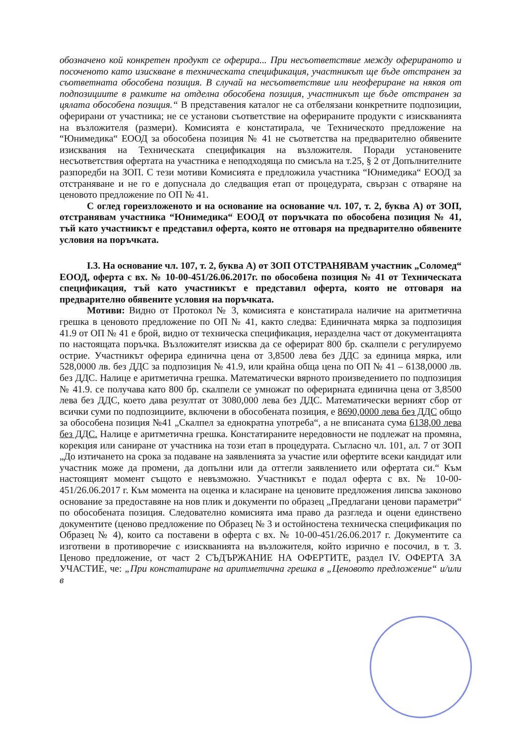обозначено кой конкретен продукт се оферира... При несъответствие между оферираното и посоченото като изискване в техническата спецификация, участникът ще бъде отстранен за съответната обособена позиция. В случай на несъответствие или неофериране на някоя от подпозициите в рамките на отделна обособена позиция, участникът ще бъде отстранен за цялата обособена позиция.“ В представения каталог не са отбелязани конкретните подпозиции, оферирани от участника; не се установи съответствие на оферираните продукти с изискванията на възложителя (размери). Комисията е констатирала, че Техническото предложение на “Юнимедика“ ЕООД за обособена позиция № 41 не съответства на предварително обявените изисквания на Техническата спецификация на възложителя. Поради установените несъответствия офертата на участника е неподходяща по смисъла на т.25, § 2 от Допълнителните разпоредби на ЗОП. С тези мотиви Комисията е предложила участника “Юнимедика“ ЕООД за отстраняване и не го е допуснала до следващия етап от процедурата, свързан с отваряне на ценовото предложение по ОП № 41.
С оглед гореизложеното и на основание на основание чл. 107, т. 2, буква А) от ЗОП, отстранявам участника “Юнимедика“ ЕООД от поръчката по обособена позиция № 41, тъй като участникът е представил оферта, която не отговаря на предварително обявените условия на поръчката.
I.3. На основание чл. 107, т. 2, буква А) от ЗОП ОТСТРАНЯВАМ участник „Соломед“ ЕООД, оферта с вх. № 10-00-451/26.06.2017г. по обособена позиция № 41 от Техническата спецификация, тъй като участникът е представил оферта, която не отговаря на предварително обявените условия на поръчката.
Мотиви: Видно от Протокол № 3, комисията е констатирала наличие на аритметична грешка в ценовото предложение по ОП № 41, както следва: Единичната мярка за подпозиция 41.9 от ОП № 41 е брой, видно от техническа спецификация, неразделна част от документацията по настоящата поръчка. Възложителят изисква да се оферират 800 бр. скалпели с регулируемо острие. Участникът оферира единична цена от 3,8500 лева без ДДС за единица мярка, или 528,0000 лв. без ДДС за подпозиция № 41.9, или крайна обща цена по ОП № 41 – 6138,0000 лв. без ДДС. Налице е аритметична грешка. Математически вярното произведението по подпозиция № 41.9. се получава като 800 бр. скалпели се умножат по оферирната единична цена от 3,8500 лева без ДДС, което дава резултат от 3080,000 лева без ДДС. Математически верният сбор от всички суми по подпозициите, включени в обособената позиция, е 8690,0000 лева без ДДС общо за обособена позиция №41 „Скалпел за еднократна употреба“, а не вписаната сума 6138,00 лева без ДДС. Налице е аритметична грешка. Констатираните нередовности не подлежат на промяна, корекция или саниране от участника на този етап в процедурата. Съгласно чл. 101, ал. 7 от ЗОП „До изтичането на срока за подаване на заявленията за участие или офертите всеки кандидат или участник може да промени, да допълни или да оттегли заявлението или офертата си.“ Към настоящият момент същото е невъзможно. Участникът е подал оферта с вх. № 10-00-451/26.06.2017 г. Към момента на оценка и класиране на ценовите предложения липсва законово основание за предоставяне на нов плик и документи по образец „Предлагани ценови параметри“ по обособената позиция. Следователно комисията има право да разгледа и оцени единствено документите (ценово предложение по Образец № 3 и остойностена техническа спецификация по Образец № 4), които са поставени в оферта с вх. № 10-00-451/26.06.2017 г. Документите са изготвени в противоречие с изискванията на възложителя, който изрично е посочил, в т. 3. Ценово предложение, от част 2 СЪДЪРЖАНИЕ НА ОФЕРТИТЕ, раздел IV. ОФЕРТА ЗА УЧАСТИЕ, че: „При констатиране на аритметична грешка в „Ценовото предложение“ и/или в